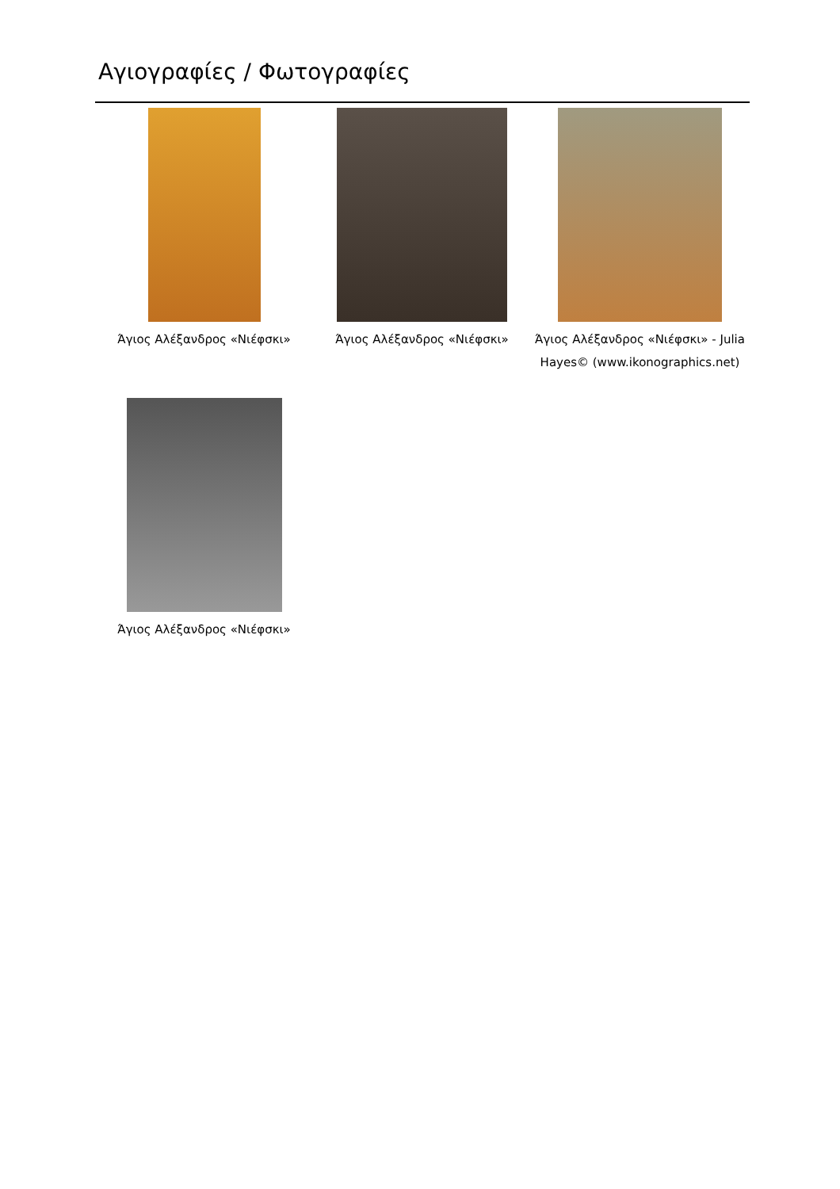Αγιογραφίες / Φωτογραφίες
Άγιος Αλέξανδρος «Νιέφσκι»
Άγιος Αλέξανδρος «Νιέφσκι»
Άγιος Αλέξανδρος «Νιέφσκι» - Julia Hayes© (www.ikonographics.net)
Άγιος Αλέξανδρος «Νιέφσκι»